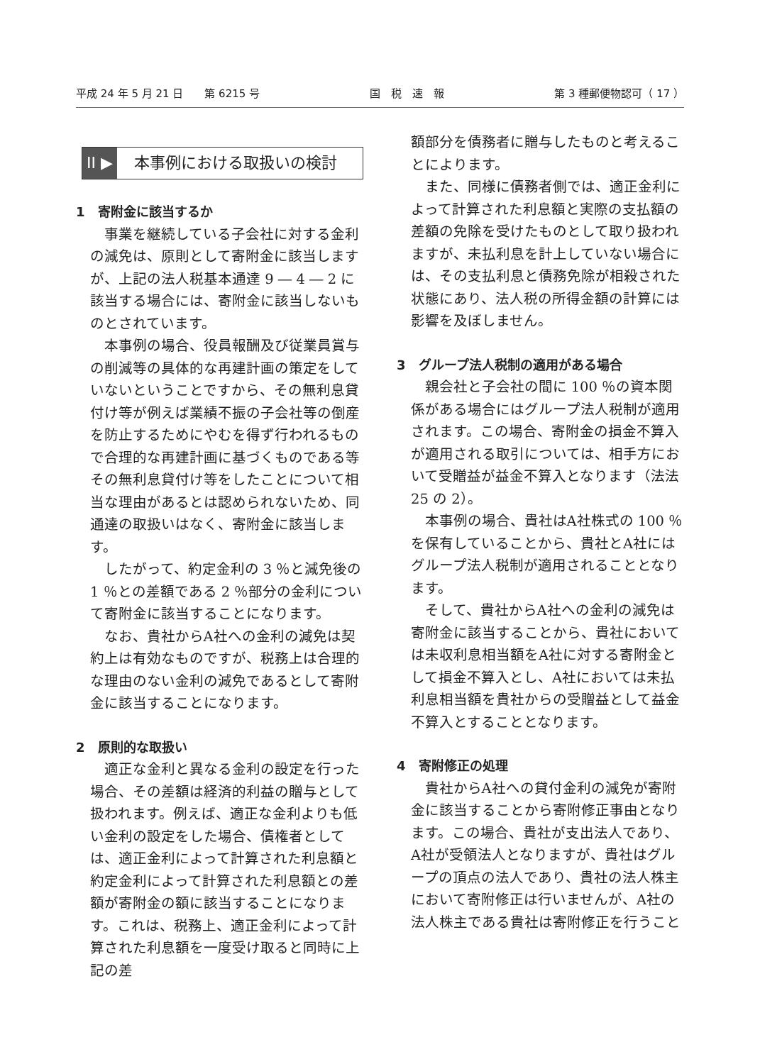平成 24 年 5 月 21 日　　第 6215 号 国　税　速　報 第 3 種郵便物認可（ 17 ）
II ▶ 本事例における取扱いの検討
1　寄附金に該当するか
事業を継続している子会社に対する金利の減免は、原則として寄附金に該当しますが、上記の法人税基本通達 9 ― 4 ― 2 に該当する場合には、寄附金に該当しないものとされています。
本事例の場合、役員報酬及び従業員賞与の削減等の具体的な再建計画の策定をしていないということですから、その無利息貸付け等が例えば業績不振の子会社等の倒産を防止するためにやむを得ず行われるもので合理的な再建計画に基づくものである等その無利息貸付け等をしたことについて相当な理由があるとは認められないため、同通達の取扱いはなく、寄附金に該当します。
したがって、約定金利の 3 ％と減免後の 1 ％との差額である 2 ％部分の金利について寄附金に該当することになります。
なお、貴社からA社への金利の減免は契約上は有効なものですが、税務上は合理的な理由のない金利の減免であるとして寄附金に該当することになります。
2　原則的な取扱い
適正な金利と異なる金利の設定を行った場合、その差額は経済的利益の贈与として扱われます。例えば、適正な金利よりも低い金利の設定をした場合、債権者としては、適正金利によって計算された利息額と約定金利によって計算された利息額との差額が寄附金の額に該当することになります。これは、税務上、適正金利によって計算された利息額を一度受け取ると同時に上記の差
額部分を債務者に贈与したものと考えることによります。
また、同様に債務者側では、適正金利によって計算された利息額と実際の支払額の差額の免除を受けたものとして取り扱われますが、未払利息を計上していない場合には、その支払利息と債務免除が相殺された状態にあり、法人税の所得金額の計算には影響を及ぼしません。
3　グループ法人税制の適用がある場合
親会社と子会社の間に 100 ％の資本関係がある場合にはグループ法人税制が適用されます。この場合、寄附金の損金不算入が適用される取引については、相手方において受贈益が益金不算入となります（法法 25 の 2）。
本事例の場合、貴社はA社株式の 100 ％を保有していることから、貴社とA社にはグループ法人税制が適用されることとなります。
そして、貴社からA社への金利の減免は寄附金に該当することから、貴社においては未収利息相当額をA社に対する寄附金として損金不算入とし、A社においては未払利息相当額を貴社からの受贈益として益金不算入とすることとなります。
4　寄附修正の処理
貴社からA社への貸付金利の減免が寄附金に該当することから寄附修正事由となります。この場合、貴社が支出法人であり、A社が受領法人となりますが、貴社はグループの頂点の法人であり、貴社の法人株主において寄附修正は行いませんが、A社の法人株主である貴社は寄附修正を行うこと